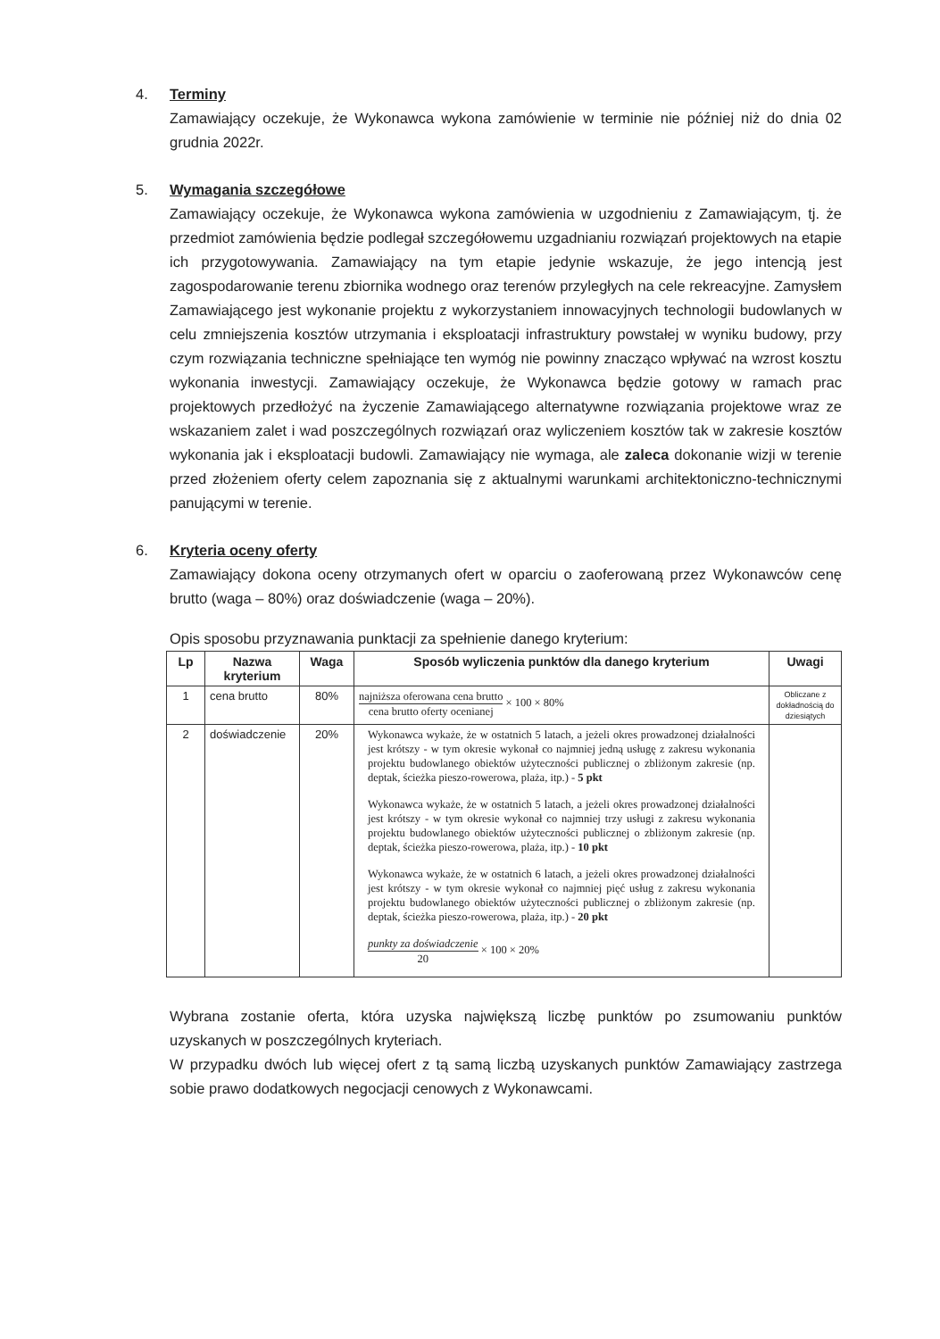4. Terminy
Zamawiający oczekuje, że Wykonawca wykona zamówienie w terminie nie później niż do dnia 02 grudnia 2022r.
5. Wymagania szczegółowe
Zamawiający oczekuje, że Wykonawca wykona zamówienia w uzgodnieniu z Zamawiającym, tj. że przedmiot zamówienia będzie podlegał szczegółowemu uzgadnianiu rozwiązań projektowych na etapie ich przygotowywania. Zamawiający na tym etapie jedynie wskazuje, że jego intencją jest zagospodarowanie terenu zbiornika wodnego oraz terenów przyległych na cele rekreacyjne. Zamysłem Zamawiającego jest wykonanie projektu z wykorzystaniem innowacyjnych technologii budowlanych w celu zmniejszenia kosztów utrzymania i eksploatacji infrastruktury powstałej w wyniku budowy, przy czym rozwiązania techniczne spełniające ten wymóg nie powinny znacząco wpływać na wzrost kosztu wykonania inwestycji. Zamawiający oczekuje, że Wykonawca będzie gotowy w ramach prac projektowych przedłożyć na życzenie Zamawiającego alternatywne rozwiązania projektowe wraz ze wskazaniem zalet i wad poszczególnych rozwiązań oraz wyliczeniem kosztów tak w zakresie kosztów wykonania jak i eksploatacji budowli. Zamawiający nie wymaga, ale zaleca dokonanie wizji w terenie przed złożeniem oferty celem zapoznania się z aktualnymi warunkami architektoniczno-technicznymi panującymi w terenie.
6. Kryteria oceny oferty
Zamawiający dokona oceny otrzymanych ofert w oparciu o zaoferowaną przez Wykonawców cenę brutto (waga – 80%) oraz doświadczenie (waga – 20%).
Opis sposobu przyznawania punktacji za spełnienie danego kryterium:
| Lp | Nazwa kryterium | Waga | Sposób wyliczenia punktów dla danego kryterium | Uwagi |
| --- | --- | --- | --- | --- |
| 1 | cena brutto | 80% | najniższa oferowana cena brutto cena brutto oferty ocenianej × 100 × 80% | Obliczane z dokładnością do dziesiątych |
| 2 | doświadczenie | 20% | Wykonawca wykaże, że w ostatnich 5 latach, a jeżeli okres prowadzonej działalności jest krótszy - w tym okresie wykonał co najmniej jedną usługę z zakresu wykonania projektu budowlanego obiektów użyteczności publicznej o zbliżonym zakresie (np. deptak, ścieżka pieszo-rowerowa, plaża, itp.) - 5 pkt Wykonawca wykaże, że w ostatnich 5 latach, a jeżeli okres prowadzonej działalności jest krótszy - w tym okresie wykonał co najmniej trzy usługi z zakresu wykonania projektu budowlanego obiektów użyteczności publicznej o zbliżonym zakresie (np. deptak, ścieżka pieszo-rowerowa, plaża, itp.) - 10 pkt Wykonawca wykaże, że w ostatnich 6 latach, a jeżeli okres prowadzonej działalności jest krótszy - w tym okresie wykonał co najmniej pięć usług z zakresu wykonania projektu budowlanego obiektów użyteczności publicznej o zbliżonym zakresie (np. deptak, ścieżka pieszo-rowerowa, plaża, itp.) - 20 pkt punkty za doświadczenie 20 × 100 × 20% | |
Wybrana zostanie oferta, która uzyska największą liczbę punktów po zsumowaniu punktów uzyskanych w poszczególnych kryteriach.
W przypadku dwóch lub więcej ofert z tą samą liczbą uzyskanych punktów Zamawiający zastrzega sobie prawo dodatkowych negocjacji cenowych z Wykonawcami.